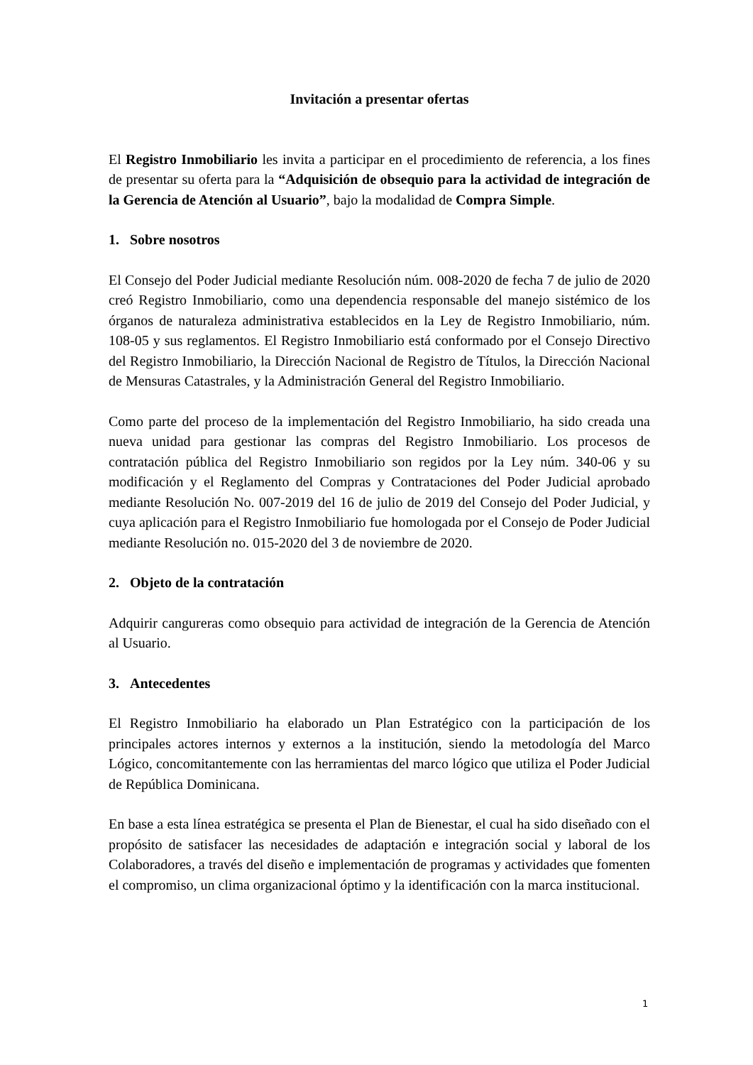Invitación a presentar ofertas
El Registro Inmobiliario les invita a participar en el procedimiento de referencia, a los fines de presentar su oferta para la “Adquisición de obsequio para la actividad de integración de la Gerencia de Atención al Usuario”, bajo la modalidad de Compra Simple.
1. Sobre nosotros
El Consejo del Poder Judicial mediante Resolución núm. 008-2020 de fecha 7 de julio de 2020 creó Registro Inmobiliario, como una dependencia responsable del manejo sistémico de los órganos de naturaleza administrativa establecidos en la Ley de Registro Inmobiliario, núm. 108-05 y sus reglamentos. El Registro Inmobiliario está conformado por el Consejo Directivo del Registro Inmobiliario, la Dirección Nacional de Registro de Títulos, la Dirección Nacional de Mensuras Catastrales, y la Administración General del Registro Inmobiliario.
Como parte del proceso de la implementación del Registro Inmobiliario, ha sido creada una nueva unidad para gestionar las compras del Registro Inmobiliario. Los procesos de contratación pública del Registro Inmobiliario son regidos por la Ley núm. 340-06 y su modificación y el Reglamento del Compras y Contrataciones del Poder Judicial aprobado mediante Resolución No. 007-2019 del 16 de julio de 2019 del Consejo del Poder Judicial, y cuya aplicación para el Registro Inmobiliario fue homologada por el Consejo de Poder Judicial mediante Resolución no. 015-2020 del 3 de noviembre de 2020.
2. Objeto de la contratación
Adquirir cangureras como obsequio para actividad de integración de la Gerencia de Atención al Usuario.
3. Antecedentes
El Registro Inmobiliario ha elaborado un Plan Estratégico con la participación de los principales actores internos y externos a la institución, siendo la metodología del Marco Lógico, concomitantemente con las herramientas del marco lógico que utiliza el Poder Judicial de República Dominicana.
En base a esta línea estratégica se presenta el Plan de Bienestar, el cual ha sido diseñado con el propósito de satisfacer las necesidades de adaptación e integración social y laboral de los Colaboradores, a través del diseño e implementación de programas y actividades que fomenten el compromiso, un clima organizacional óptimo y la identificación con la marca institucional.
1